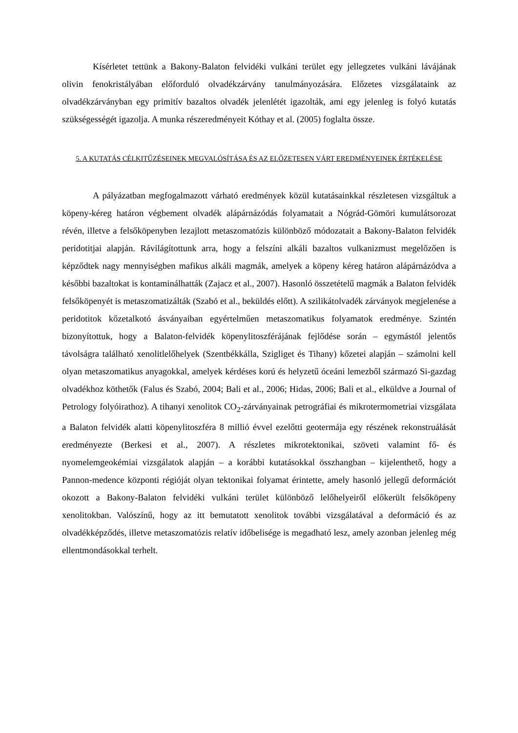Kísérletet tettünk a Bakony-Balaton felvidéki vulkáni terület egy jellegzetes vulkáni lávájának olivin fenokristályában előforduló olvadékzárvány tanulmányozására. Előzetes vizsgálataink az olvadékzárványban egy primitív bazaltos olvadék jelenlétét igazolták, ami egy jelenleg is folyó kutatás szükségességét igazolja. A munka részeredményeit Kóthay et al. (2005) foglalta össze.
5. A KUTATÁS CÉLKITŰZÉSEINEK MEGVALÓSÍTÁSA ÉS AZ ELŐZETESEN VÁRT EREDMÉNYEINEK ÉRTÉKELÉSE
A pályázatban megfogalmazott várható eredmények közül kutatásainkkal részletesen vizsgáltuk a köpeny-kéreg határon végbement olvadék alápárnázódás folyamatait a Nógrád-Gömöri kumulátsorozat révén, illetve a felsőköpenyben lezajlott metaszomatózis különböző módozatait a Bakony-Balaton felvidék peridotitjai alapján. Rávilágítottunk arra, hogy a felszíni alkáli bazaltos vulkanizmust megelőzően is képződtek nagy mennyiségben mafikus alkáli magmák, amelyek a köpeny kéreg határon alápárnázódva a későbbi bazaltokat is kontaminálhatták (Zajacz et al., 2007). Hasonló összetételű magmák a Balaton felvidék felsőköpenyét is metaszomatizálták (Szabó et al., beküldés előtt). A szilikátolvadék zárványok megjelenése a peridotitok kőzetalkotó ásványaiban egyértelműen metaszomatikus folyamatok eredménye. Szintén bizonyítottuk, hogy a Balaton-felvidék köpenylitoszférájának fejlődése során – egymástól jelentős távolságra található xenolitlelőhelyek (Szentbékkálla, Szigliget és Tihany) kőzetei alapján – számolni kell olyan metaszomatikus anyagokkal, amelyek kérdéses korú és helyzetű óceáni lemezből származó Si-gazdag olvadékhoz köthetők (Falus és Szabó, 2004; Bali et al., 2006; Hidas, 2006; Bali et al., elküldve a Journal of Petrology folyóirathoz). A tihanyi xenolitok CO<sub>2</sub>-zárványainak petrográfiai és mikrotermometriai vizsgálata a Balaton felvidék alatti köpenylitoszféra 8 millió évvel ezelőtti geotermája egy részének rekonstruálását eredményezte (Berkesi et al., 2007). A részletes mikrotektonikai, szöveti valamint fő- és nyomelemgeokémiai vizsgálatok alapján – a korábbi kutatásokkal összhangban – kijelenthető, hogy a Pannon-medence központi régióját olyan tektonikai folyamat érintette, amely hasonló jellegű deformációt okozott a Bakony-Balaton felvidéki vulkáni terület különböző lelőhelyeiről előkerült felsőköpeny xenolitokban. Valószínű, hogy az itt bemutatott xenolitok további vizsgálatával a deformáció és az olvadékképződés, illetve metaszomatózis relatív időbelisége is megadható lesz, amely azonban jelenleg még ellentmondásokkal terhelt.